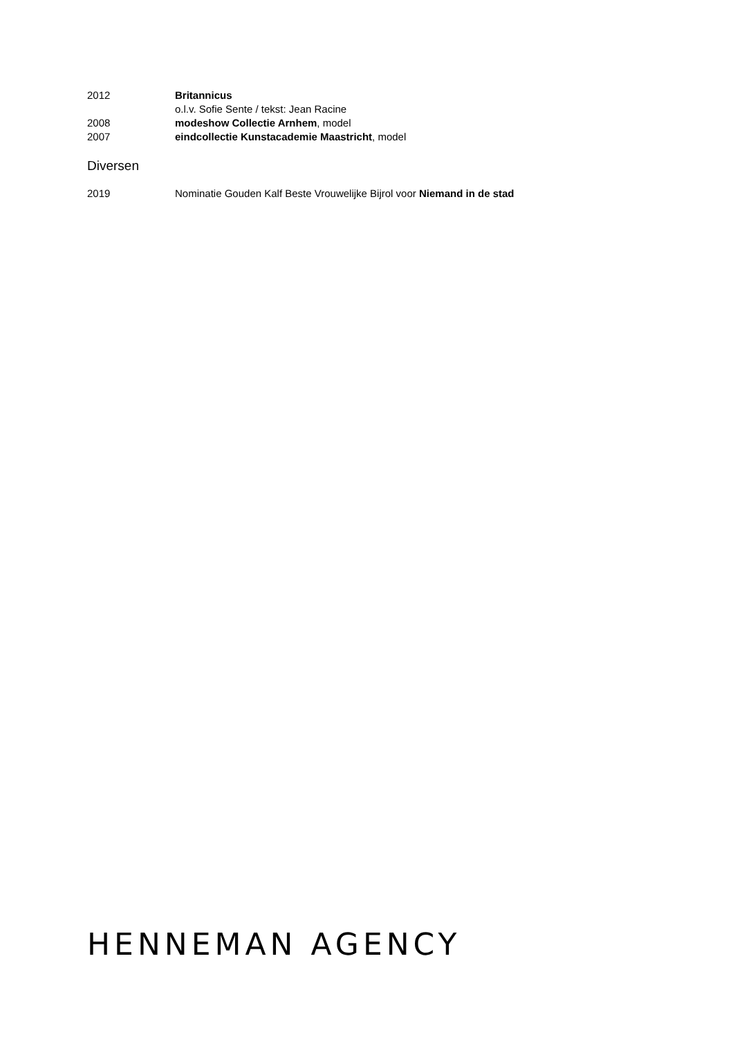2012 Britannicus
o.l.v. Sofie Sente / tekst: Jean Racine
2008 modeshow Collectie Arnhem, model
2007 eindcollectie Kunstacademie Maastricht, model
Diversen
2019 Nominatie Gouden Kalf Beste Vrouwelijke Bijrol voor Niemand in de stad
HENNEMAN AGENCY